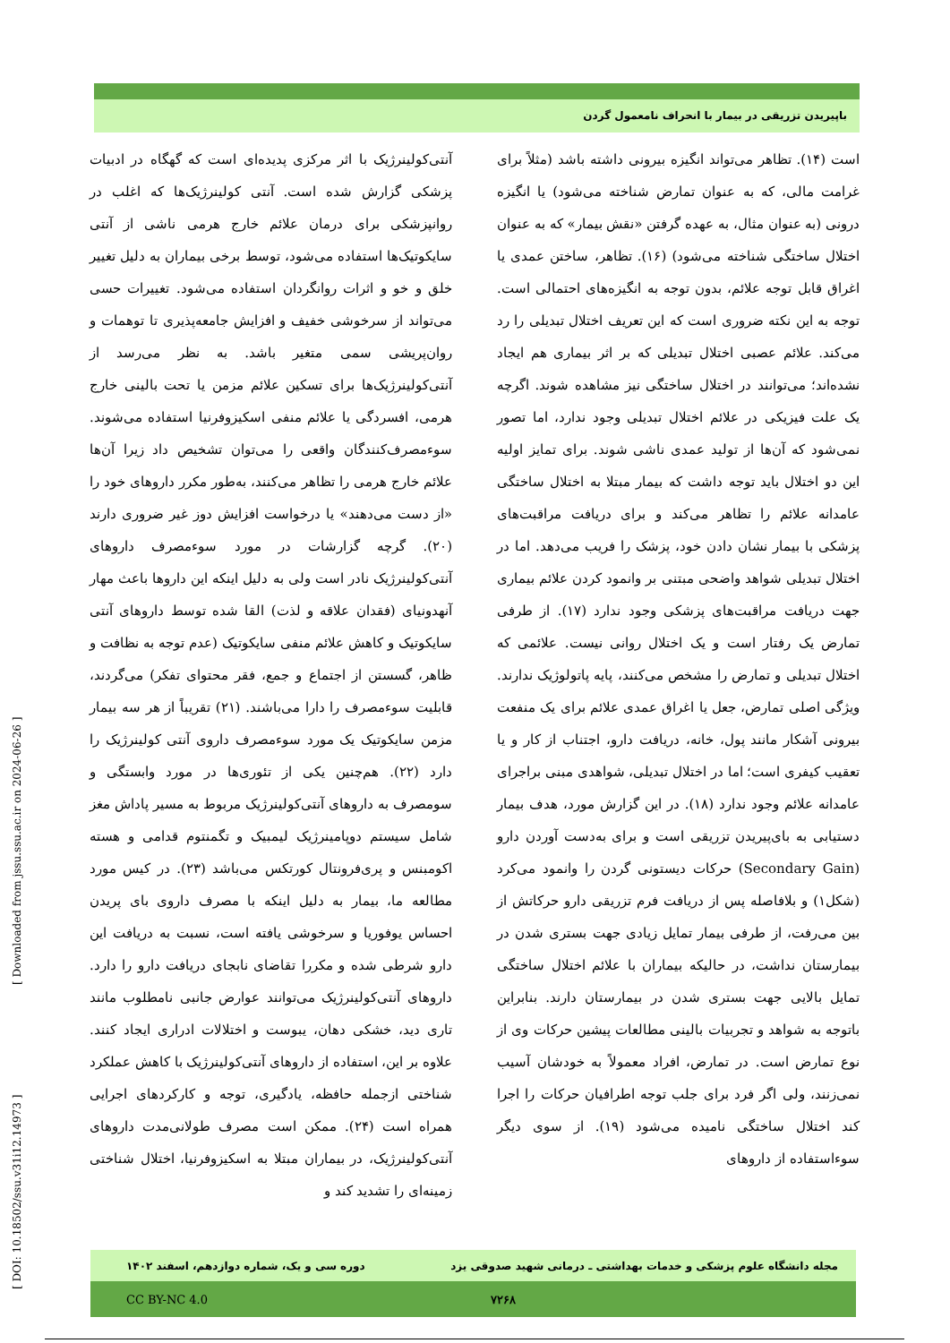باپیریدن تزریقی در بیمار با انحراف نامعمول گردن
است (۱۴). تظاهر می‌تواند انگیزه بیرونی داشته باشد (مثلاً برای غرامت مالی، که به عنوان تمارض شناخته می‌شود) یا انگیزه درونی (به عنوان مثال، به عهده گرفتن «نقش بیمار» که به عنوان اختلال ساختگی شناخته می‌شود) (۱۶). تظاهر، ساختن عمدی یا اغراق قابل توجه علائم، بدون توجه به انگیزه‌های احتمالی است. توجه به این نکته ضروری است که این تعریف اختلال تبدیلی را رد می‌کند. علائم عصبی اختلال تبدیلی که بر اثر بیماری هم ایجاد نشده‌اند؛ می‌توانند در اختلال ساختگی نیز مشاهده شوند. اگرچه یک علت فیزیکی در علائم اختلال تبدیلی وجود ندارد، اما تصور نمی‌شود که آن‌ها از تولید عمدی ناشی شوند. برای تمایز اولیه این دو اختلال باید توجه داشت که بیمار مبتلا به اختلال ساختگی عامدانه علائم را تظاهر می‌کند و برای دریافت مراقبت‌های پزشکی با بیمار نشان دادن خود، پزشک را فریب می‌دهد. اما در اختلال تبدیلی شواهد واضحی مبتنی بر وانمود کردن علائم بیماری جهت دریافت مراقبت‌های پزشکی وجود ندارد (۱۷). از طرفی تمارض یک رفتار است و یک اختلال روانی نیست. علائمی که اختلال تبدیلی و تمارض را مشخص می‌کنند، پایه پاتولوژیک ندارند. ویژگی اصلی تمارض، جعل یا اغراق عمدی علائم برای یک منفعت بیرونی آشکار مانند پول، خانه، دریافت دارو، اجتناب از کار و یا تعقیب کیفری است؛ اما در اختلال تبدیلی، شواهدی مبنی براجرای عامدانه علائم وجود ندارد (۱۸). در این گزارش مورد، هدف بیمار دستیابی به بای‌پیریدن تزریقی است و برای به‌دست آوردن دارو (Secondary Gain) حرکات دیستونی گردن را وانمود می‌کرد (شکل۱) و بلافاصله پس از دریافت فرم تزریقی دارو حرکاتش از بین می‌رفت، از طرفی بیمار تمایل زیادی جهت بستری شدن در بیمارستان نداشت، در حالیکه بیماران با علائم اختلال ساختگی تمایل بالایی جهت بستری شدن در بیمارستان دارند. بنابراین باتوجه به شواهد و تجربیات بالینی مطالعات پیشین حرکات وی از نوع تمارض است. در تمارض، افراد معمولاً به خودشان آسیب نمی‌زنند، ولی اگر فرد برای جلب توجه اطرافیان حرکات را اجرا کند اختلال ساختگی نامیده می‌شود (۱۹). از سوی دیگر سوءاستفاده از داروهای
آنتی‌کولینرژیک با اثر مرکزی پدیده‌ای است که گهگاه در ادبیات پزشکی گزارش شده است. آنتی کولینرژیک‌ها که اغلب در روانپزشکی برای درمان علائم خارج هرمی ناشی از آنتی سایکوتیک‌ها استفاده می‌شود، توسط برخی بیماران به دلیل تغییر خلق و خو و اثرات روانگردان استفاده می‌شود. تغییرات حسی می‌تواند از سرخوشی خفیف و افزایش جامعه‌پذیری تا توهمات و روان‌پریشی سمی متغیر باشد. به نظر می‌رسد از آنتی‌کولینرژیک‌ها برای تسکین علائم مزمن یا تحت بالینی خارج هرمی، افسردگی یا علائم منفی اسکیزوفرنیا استفاده می‌شوند. سوءمصرف‌کنندگان واقعی را می‌توان تشخیص داد زیرا آن‌ها علائم خارج هرمی را تظاهر می‌کنند، به‌طور مکرر داروهای خود را «از دست می‌دهند» یا درخواست افزایش دوز غیر ضروری دارند (۲۰). گرچه گزارشات در مورد سوءمصرف داروهای آنتی‌کولینرژیک نادر است ولی به دلیل اینکه این داروها باعث مهار آنهدونیای (فقدان علاقه و لذت) القا شده توسط داروهای آنتی سایکوتیک و کاهش علائم منفی سایکوتیک (عدم توجه به نظافت و ظاهر، گسستن از اجتماع و جمع، فقر محتوای تفکر) می‌گردند، قابلیت سوءمصرف را دارا می‌باشند. (۲۱) تقریباً از هر سه بیمار مزمن سایکوتیک یک مورد سوءمصرف داروی آنتی کولینرژیک را دارد (۲۲). هم‌چنین یکی از تئوری‌ها در مورد وابستگی و سومصرف به داروهای آنتی‌کولینرژیک مربوط به مسیر پاداش مغز شامل سیستم دوپامینرژیک لیمبیک و تگمنتوم قدامی و هسته اکومبنس و پری‌فرونتال کورتکس می‌باشد (۲۳). در کیس مورد مطالعه ما، بیمار به دلیل اینکه با مصرف داروی بای پریدن احساس یوفوریا و سرخوشی یافته است، نسبت به دریافت این دارو شرطی شده و مکررا تقاضای نابجای دریافت دارو را دارد. داروهای آنتی‌کولینرژیک می‌توانند عوارض جانبی نامطلوب مانند تاری دید، خشکی دهان، یبوست و اختلالات ادراری ایجاد کنند. علاوه بر این، استفاده از داروهای آنتی‌کولینرژیک با کاهش عملکرد شناختی ازجمله حافظه، یادگیری، توجه و کارکردهای اجرایی همراه است (۲۴). ممکن است مصرف طولانی‌مدت داروهای آنتی‌کولینرژیک، در بیماران مبتلا به اسکیزوفرنیا، اختلال شناختی زمینه‌ای را تشدید کند و
[ Downloaded from jssu.ssu.ac.ir on 2024-06-26 ]
[ DOI: 10.18502/ssu.v31i12.14973 ]
مجله دانشگاه علوم پزشکی و خدمات بهداشتی ـ درمانی شهید صدوقی یزد دوره سی و یک، شماره دوازدهم، اسفند ۱۴۰۲
CC BY-NC 4.0 ۷۲۶۸